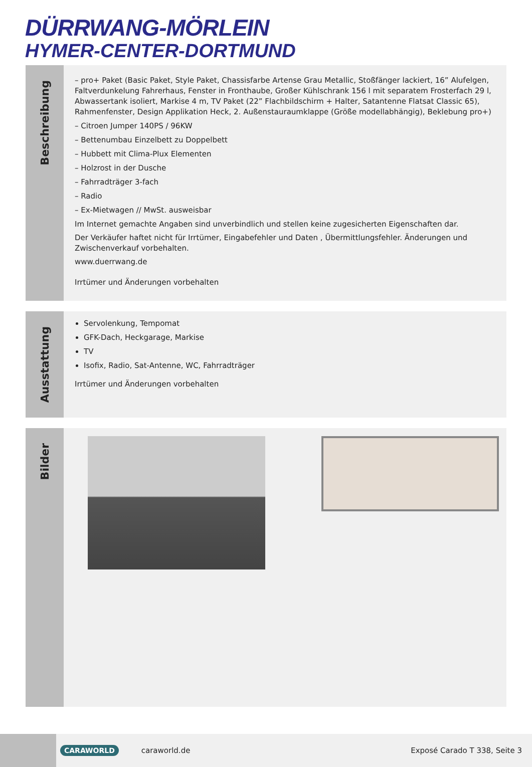DÜRRWANG-MÖRLEIN
HYMER-CENTER-DORTMUND
Beschreibung
– pro+ Paket (Basic Paket, Style Paket, Chassisfarbe Artense Grau Metallic, Stoßfänger lackiert, 16” Alufelgen, Faltverdunkelung Fahrerhaus, Fenster in Fronthaube, Großer Kühlschrank 156 l mit separatem Frosterfach 29 l, Abwassertank isoliert, Markise 4 m, TV Paket (22” Flachbildschirm + Halter, Satantenne Flatsat Classic 65), Rahmenfenster, Design Applikation Heck, 2. Außenstauraumklappe (Größe modellabhängig), Beklebung pro+)
– Citroen Jumper 140PS / 96KW
– Bettenumbau Einzelbett zu Doppelbett
– Hubbett mit Clima-Plux Elementen
– Holzrost in der Dusche
– Fahrradträger 3-fach
– Radio
– Ex-Mietwagen // MwSt. ausweisbar
Im Internet gemachte Angaben sind unverbindlich und stellen keine zugesicherten Eigenschaften dar.
Der Verkäufer haftet nicht für Irrtümer, Eingabefehler und Daten , Übermittlungsfehler. Änderungen und Zwischenverkauf vorbehalten.
www.duerrwang.de
Irrtümer und Änderungen vorbehalten
Ausstattung
Servolenkung, Tempomat
GFK-Dach, Heckgarage, Markise
TV
Isofix, Radio, Sat-Antenne, WC, Fahrradträger
Irrtümer und Änderungen vorbehalten
Bilder
CARAWORLD caraworld.de Exposé Carado T 338, Seite 3